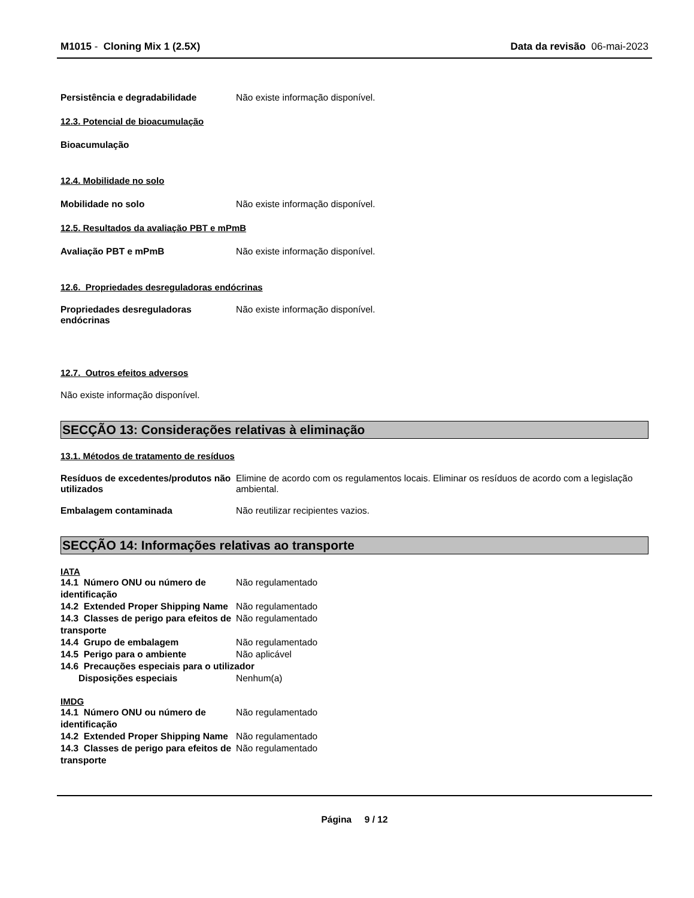M1015 - Cloning Mix 1 (2.5X) Data da revisão 06-mai-2023
Persistência e degradabilidade Não existe informação disponível.
12.3. Potencial de bioacumulação
Bioacumulação
12.4. Mobilidade no solo
Mobilidade no solo Não existe informação disponível.
12.5. Resultados da avaliação PBT e mPmB
Avaliação PBT e mPmB Não existe informação disponível.
12.6. Propriedades desreguladoras endócrinas
Propriedades desreguladoras endócrinas Não existe informação disponível.
12.7. Outros efeitos adversos
Não existe informação disponível.
SECÇÃO 13: Considerações relativas à eliminação
13.1. Métodos de tratamento de resíduos
Resíduos de excedentes/produtos não utilizados Elimine de acordo com os regulamentos locais. Eliminar os resíduos de acordo com a legislação ambiental.
Embalagem contaminada Não reutilizar recipientes vazios.
SECÇÃO 14: Informações relativas ao transporte
IATA
14.1 Número ONU ou número de identificação Não regulamentado
14.2 Extended Proper Shipping Name Não regulamentado
14.3 Classes de perigo para efeitos de transporte Não regulamentado
14.4 Grupo de embalagem Não regulamentado
14.5 Perigo para o ambiente Não aplicável
14.6 Precauções especiais para o utilizador
Disposições especiais Nenhum(a)
IMDG
14.1 Número ONU ou número de identificação Não regulamentado
14.2 Extended Proper Shipping Name Não regulamentado
14.3 Classes de perigo para efeitos de transporte Não regulamentado
Página 9 / 12